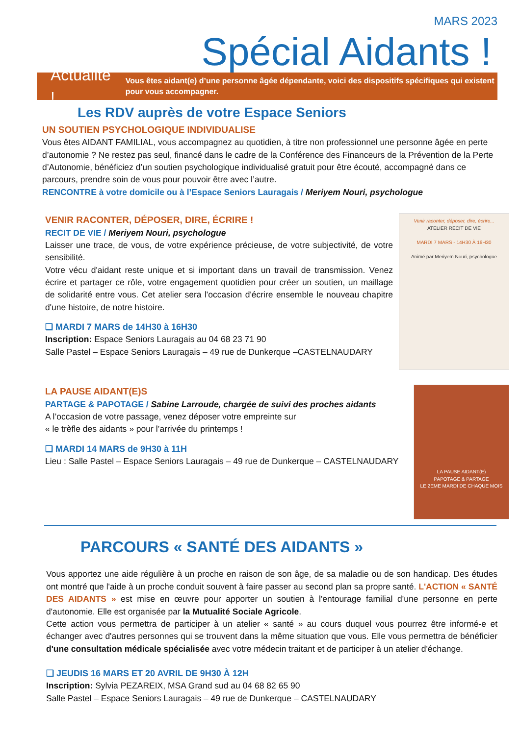MARS 2023
Spécial Aidants !
Actualité ! Vous êtes aidant(e) d’une personne âgée dépendante, voici des dispositifs spécifiques qui existent pour vous accompagner.
Les RDV auprès de votre Espace Seniors
UN SOUTIEN PSYCHOLOGIQUE INDIVIDUALISE
Vous êtes AIDANT FAMILIAL, vous accompagnez au quotidien, à titre non professionnel une personne âgée en perte d’autonomie ? Ne restez pas seul, financé dans le cadre de la Conférence des Financeurs de la Prévention de la Perte d’Autonomie, bénéficiez d’un soutien psychologique individualisé gratuit pour être écouté, accompagné dans ce parcours, prendre soin de vous pour pouvoir être avec l’autre.
RENCONTRE à votre domicile ou à l’Espace Seniors Lauragais / Meriyem Nouri, psychologue
VENIR RACONTER, DÉPOSER, DIRE, ÉCRIRE !
RECIT DE VIE / Meriyem Nouri, psychologue
Laisser une trace, de vous, de votre expérience précieuse, de votre subjectivité, de votre sensibilité.
Votre vécu d'aidant reste unique et si important dans un travail de transmission. Venez écrire et partager ce rôle, votre engagement quotidien pour créer un soutien, un maillage de solidarité entre vous. Cet atelier sera l'occasion d'écrire ensemble le nouveau chapitre d'une histoire, de notre histoire.
❑ MARDI 7 MARS de 14H30 à 16H30
Inscription: Espace Seniors Lauragais au 04 68 23 71 90
Salle Pastel – Espace Seniors Lauragais – 49 rue de Dunkerque –CASTELNAUDARY
Venir raconter, déposer, dire, écrire...
ATELIER RECIT DE VIE
MARDI 7 MARS - 14H30 À 16H30
Animé par Meriyem Nouri, psychologue
LA PAUSE AIDANT(E)S
PARTAGE & PAPOTAGE / Sabine Larroude, chargée de suivi des proches aidants
A l’occasion de votre passage, venez déposer votre empreinte sur
« le trèfle des aidants » pour l’arrivée du printemps !
❑ MARDI 14 MARS de 9H30 à 11H
Lieu : Salle Pastel – Espace Seniors Lauragais – 49 rue de Dunkerque – CASTELNAUDARY
LA PAUSE AIDANT(E)
PAPOTAGE & PARTAGE
LE 2EME MARDI DE CHAQUE MOIS
PARCOURS « SANTÉ DES AIDANTS »
Vous apportez une aide régulière à un proche en raison de son âge, de sa maladie ou de son handicap. Des études ont montré que l'aide à un proche conduit souvent à faire passer au second plan sa propre santé. L'ACTION « SANTÉ DES AIDANTS » est mise en œuvre pour apporter un soutien à l'entourage familial d'une personne en perte d'autonomie. Elle est organisée par la Mutualité Sociale Agricole.
Cette action vous permettra de participer à un atelier « santé » au cours duquel vous pourrez être informé-e et échanger avec d'autres personnes qui se trouvent dans la même situation que vous. Elle vous permettra de bénéficier d'une consultation médicale spécialisée avec votre médecin traitant et de participer à un atelier d'échange.
❑ JEUDIS 16 MARS ET 20 AVRIL DE 9H30 À 12H
Inscription: Sylvia PEZAREIX, MSA Grand sud au 04 68 82 65 90
Salle Pastel – Espace Seniors Lauragais – 49 rue de Dunkerque – CASTELNAUDARY